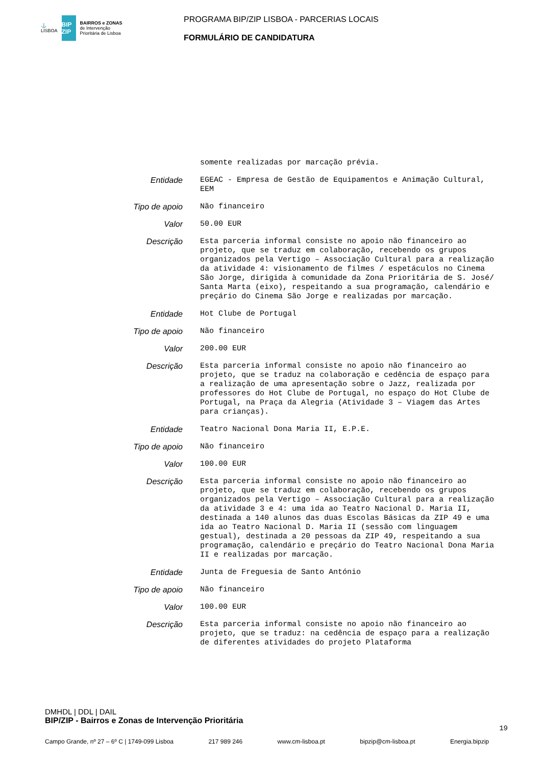⚓
LISBOA
BIP ZIP
BAIRROS e ZONAS
de Intervenção
Prioritária de Lisboa
PROGRAMA BIP/ZIP LISBOA - PARCERIAS LOCAIS
FORMULÁRIO DE CANDIDATURA
somente realizadas por marcação prévia.
Entidade
EGEAC - Empresa de Gestão de Equipamentos e Animação Cultural, EEM
Tipo de apoio
Não financeiro
Valor
50.00 EUR
Descrição
Esta parceria informal consiste no apoio não financeiro ao projeto, que se traduz em colaboração, recebendo os grupos organizados pela Vertigo – Associação Cultural para a realização da atividade 4: visionamento de filmes / espetáculos no Cinema São Jorge, dirigida à comunidade da Zona Prioritária de S. José/ Santa Marta (eixo), respeitando a sua programação, calendário e preçário do Cinema São Jorge e realizadas por marcação.
Entidade
Hot Clube de Portugal
Tipo de apoio
Não financeiro
Valor
200.00 EUR
Descrição
Esta parceria informal consiste no apoio não financeiro ao projeto, que se traduz na colaboração e cedência de espaço para a realização de uma apresentação sobre o Jazz, realizada por professores do Hot Clube de Portugal, no espaço do Hot Clube de Portugal, na Praça da Alegria (Atividade 3 – Viagem das Artes para crianças).
Entidade
Teatro Nacional Dona Maria II, E.P.E.
Tipo de apoio
Não financeiro
Valor
100.00 EUR
Descrição
Esta parceria informal consiste no apoio não financeiro ao projeto, que se traduz em colaboração, recebendo os grupos organizados pela Vertigo – Associação Cultural para a realização da atividade 3 e 4: uma ida ao Teatro Nacional D. Maria II, destinada a 140 alunos das duas Escolas Básicas da ZIP 49 e uma ida ao Teatro Nacional D. Maria II (sessão com linguagem gestual), destinada a 20 pessoas da ZIP 49, respeitando a sua programação, calendário e preçário do Teatro Nacional Dona Maria II e realizadas por marcação.
Entidade
Junta de Freguesia de Santo António
Tipo de apoio
Não financeiro
Valor
100.00 EUR
Descrição
Esta parceria informal consiste no apoio não financeiro ao projeto, que se traduz: na cedência de espaço para a realização de diferentes atividades do projeto Plataforma
DMHDL | DDL | DAIL
BIP/ZIP - Bairros e Zonas de Intervenção Prioritária
19
Campo Grande, nº 27 – 6º C | 1749-099 Lisboa 217 989 246 www.cm-lisboa.pt bipzip@cm-lisboa.pt Energia.bipzip